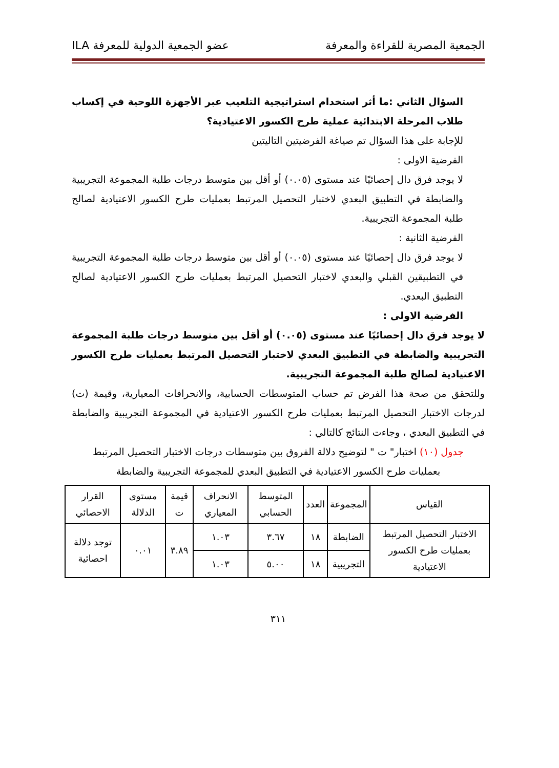الجمعية المصرية للقراءة والمعرفة عضو الجمعية الدولية للمعرفة ILA
السؤال الثاني :ما أثر استخدام استراتيجية التلعيب عبر الأجهزة اللوحية في إكساب طلاب المرحلة الابتدائية عملية طرح الكسور الاعتيادية؟
للإجابة على هذا السؤال تم صياغة الفرضيتين التاليتين
الفرضية الاولى :
لا يوجد فرق دال إحصائيًا عند مستوى (٠.٠٥) أو أقل بين متوسط درجات طلبة المجموعة التجريبية والضابطة في التطبيق البعدي لاختبار التحصيل المرتبط بعمليات طرح الكسور الاعتيادية لصالح طلبة المجموعة التجريبية.
الفرضية الثانية :
لا يوجد فرق دال إحصائيًا عند مستوى (٠.٠٥) أو أقل بين متوسط درجات طلبة المجموعة التجريبية في التطبيقين القبلي والبعدي لاختبار التحصيل المرتبط بعمليات طرح الكسور الاعتيادية لصالح التطبيق البعدي.
الفرضية الاولى :
لا يوجد فرق دال إحصائيًا عند مستوى (٠.٠٥) أو أقل بين متوسط درجات طلبة المجموعة التجريبية والضابطة في التطبيق البعدي لاختبار التحصيل المرتبط بعمليات طرح الكسور الاعتيادية لصالح طلبة المجموعة التجريبية.
وللتحقق من صحة هذا الفرض تم حساب المتوسطات الحسابية، والانحرافات المعيارية، وقيمة (ت) لدرجات الاختبار التحصيل المرتبط بعمليات طرح الكسور الاعتيادية في المجموعة التجريبية والضابطة في التطبيق البعدي ، وجاءت النتائج كالتالي :
جدول (١٠) اختبار" ت " لتوضيح دلالة الفروق بين متوسطات درجات الاختبار التحصيل المرتبط بعمليات طرح الكسور الاعتيادية في التطبيق البعدي للمجموعة التجريبية والضابطة
| القياس | المجموعة | العدد | المتوسط الحسابي | الانحراف المعياري | قيمة ت | مستوى الدلالة | القرار الاحصائي |
| --- | --- | --- | --- | --- | --- | --- | --- |
| الاختبار التحصيل المرتبط بعمليات طرح الكسور الاعتيادية | الضابطة | ١٨ | ٣.٦٧ | ١.٠٣ | ٣.٨٩ | ٠.٠١ | توجد دلالة احصائية |
| | التجريبية | ١٨ | ٥.٠٠ | ١.٠٣ | | | |
٣١١